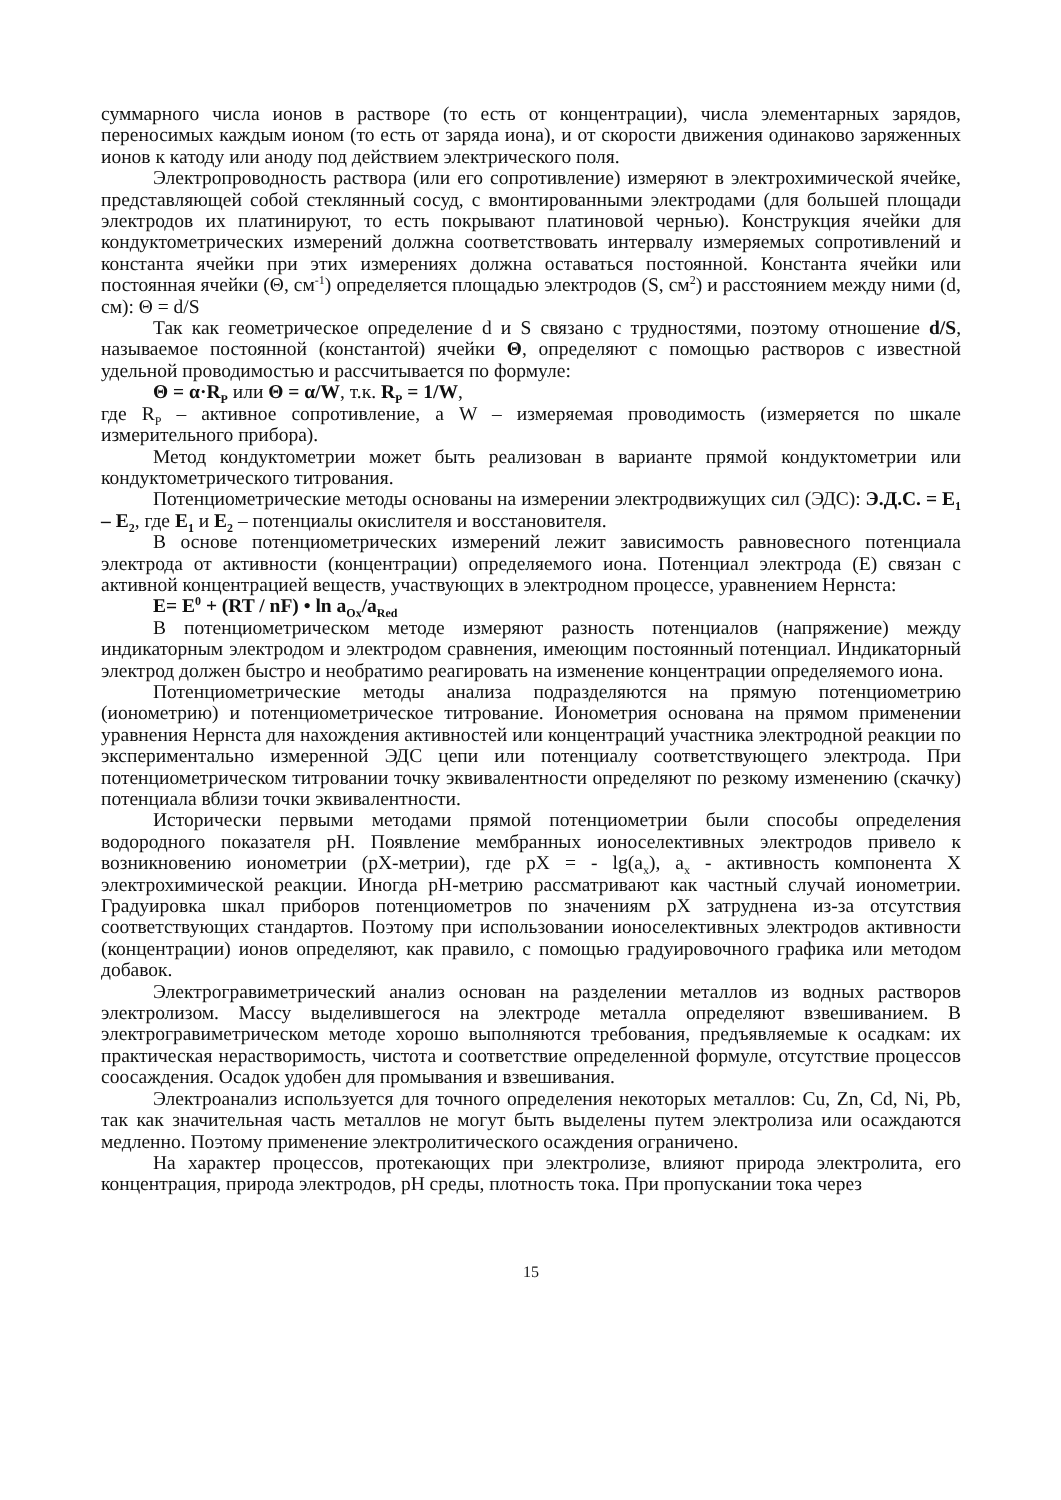суммарного числа ионов в растворе (то есть от концентрации), числа элементарных зарядов, переносимых каждым ионом (то есть от заряда иона), и от скорости движения одинаково заряженных ионов к катоду или аноду под действием электрического поля.
Электропроводность раствора (или его сопротивление) измеряют в электрохимической ячейке, представляющей собой стеклянный сосуд, с вмонтированными электродами (для большей площади электродов их платинируют, то есть покрывают платиновой чернью). Конструкция ячейки для кондуктометрических измерений должна соответствовать интервалу измеряемых сопротивлений и константа ячейки при этих измерениях должна оставаться постоянной. Константа ячейки или постоянная ячейки (Θ, см<sup>-1</sup>) определяется площадью электродов (S, см<sup>2</sup>) и расстоянием между ними (d, см): Θ = d/S
Так как геометрическое определение d и S связано с трудностями, поэтому отношение d/S, называемое постоянной (константой) ячейки Θ, определяют с помощью растворов с известной удельной проводимостью и рассчитывается по формуле:
Θ = α·R<sub>P</sub> или Θ = α/W, т.к. R<sub>P</sub> = 1/W,
где R<sub>P</sub> – активное сопротивление, а W – измеряемая проводимость (измеряется по шкале измерительного прибора).
Метод кондуктометрии может быть реализован в варианте прямой кондуктометрии или кондуктометрического титрования.
Потенциометрические методы основаны на измерении электродвижущих сил (ЭДС): Э.Д.С. = E<sub>1</sub> – E<sub>2</sub>, где E<sub>1</sub> и E<sub>2</sub> – потенциалы окислителя и восстановителя.
В основе потенциометрических измерений лежит зависимость равновесного потенциала электрода от активности (концентрации) определяемого иона. Потенциал электрода (Е) связан с активной концентрацией веществ, участвующих в электродном процессе, уравнением Нернста:
E= E<sup>0</sup> + (RT / nF) • ln a<sub>Ox</sub>/a<sub>Red</sub>
В потенциометрическом методе измеряют разность потенциалов (напряжение) между индикаторным электродом и электродом сравнения, имеющим постоянный потенциал. Индикаторный электрод должен быстро и необратимо реагировать на изменение концентрации определяемого иона.
Потенциометрические методы анализа подразделяются на прямую потенциометрию (ионометрию) и потенциометрическое титрование. Ионометрия основана на прямом применении уравнения Нернста для нахождения активностей или концентраций участника электродной реакции по экспериментально измеренной ЭДС цепи или потенциалу соответствующего электрода. При потенциометрическом титровании точку эквивалентности определяют по резкому изменению (скачку) потенциала вблизи точки эквивалентности.
Исторически первыми методами прямой потенциометрии были способы определения водородного показателя pH. Появление мембранных ионоселективных электродов привело к возникновению ионометрии (pX-метрии), где pX = - lg(a<sub>x</sub>), a<sub>x</sub> - активность компонента X электрохимической реакции. Иногда pH-метрию рассматривают как частный случай ионометрии. Градуировка шкал приборов потенциометров по значениям pX затруднена из-за отсутствия соответствующих стандартов. Поэтому при использовании ионоселективных электродов активности (концентрации) ионов определяют, как правило, с помощью градуировочного графика или методом добавок.
Электрогравиметрический анализ основан на разделении металлов из водных растворов электролизом. Массу выделившегося на электроде металла определяют взвешиванием. В электрогравиметрическом методе хорошо выполняются требования, предъявляемые к осадкам: их практическая нерастворимость, чистота и соответствие определенной формуле, отсутствие процессов соосаждения. Осадок удобен для промывания и взвешивания.
Электроанализ используется для точного определения некоторых металлов: Cu, Zn, Cd, Ni, Pb, так как значительная часть металлов не могут быть выделены путем электролиза или осаждаются медленно. Поэтому применение электролитического осаждения ограничено.
На характер процессов, протекающих при электролизе, влияют природа электролита, его концентрация, природа электродов, pH среды, плотность тока. При пропускании тока через
15